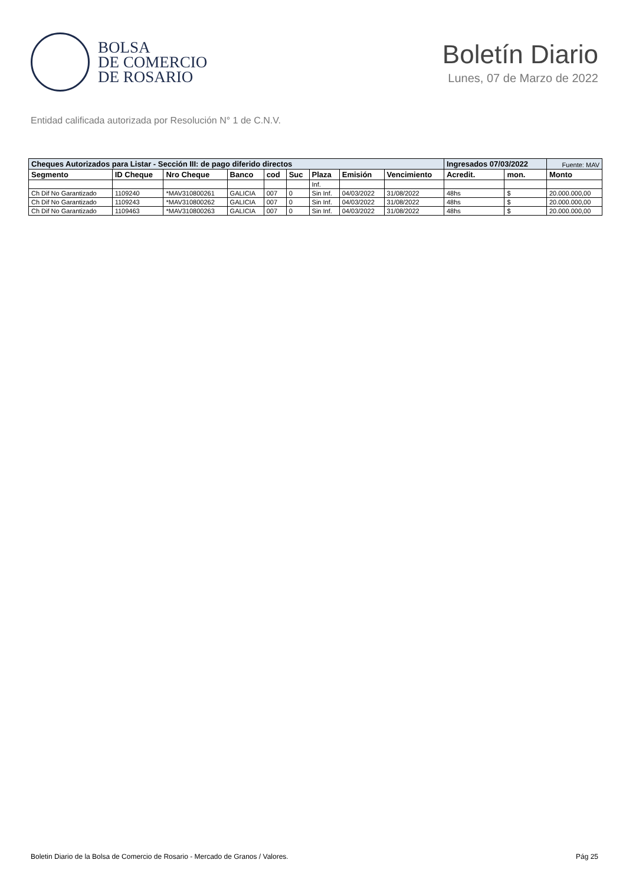BOLSA
DE COMERCIO
DE ROSARIO
Boletín Diario
Lunes, 07 de Marzo de 2022
Entidad calificada autorizada por Resolución N° 1 de C.N.V.
| Cheques Autorizados para Listar - Sección III: de pago diferido directos | | | | | | | | | Ingresados 07/03/2022 | | | Fuente: MAV |
| Segmento | ID Cheque | Nro Cheque | Banco | cod | Suc | Plaza | Emisión | Vencimiento | Acredit. | mon. | Monto | |
| | | | | | | Inf. | | | | | | |
| Ch Dif No Garantizado | 1109240 | *MAV310800261 | GALICIA | 007 | 0 | Sin Inf. | 04/03/2022 | 31/08/2022 | 48hs | $ | 20.000.000,00 | |
| Ch Dif No Garantizado | 1109243 | *MAV310800262 | GALICIA | 007 | 0 | Sin Inf. | 04/03/2022 | 31/08/2022 | 48hs | $ | 20.000.000,00 | |
| Ch Dif No Garantizado | 1109463 | *MAV310800263 | GALICIA | 007 | 0 | Sin Inf. | 04/03/2022 | 31/08/2022 | 48hs | $ | 20.000.000,00 | |
Boletin Diario de la Bolsa de Comercio de Rosario - Mercado de Granos / Valores. Pág 25